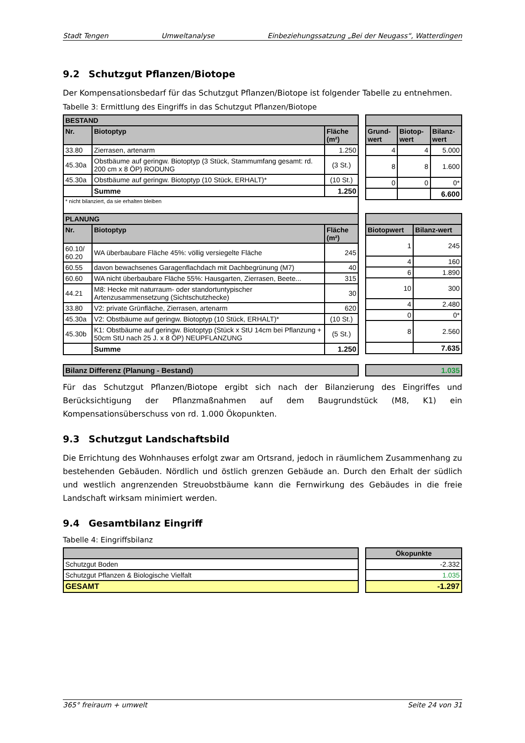Stadt Tengen Umweltanalyse Einbeziehungssatzung „Bei der Neugass“, Watterdingen
9.2 Schutzgut Pflanzen/Biotope
Der Kompensationsbedarf für das Schutzgut Pflanzen/Biotope ist folgender Tabelle zu entnehmen.
Tabelle 3: Ermittlung des Eingriffs in das Schutzgut Pflanzen/Biotope
| BESTAND | | |
| --- | --- | --- |
| Nr. | Biotoptyp | Fläche (m²) |
| 33.80 | Zierrasen, artenarm | 1.250 |
| 45.30a | Obstbäume auf geringw. Biotoptyp (3 Stück, Stammumfang gesamt: rd. 200 cm x 8 ÖP) RODUNG | (3 St.) |
| 45.30a | Obstbäume auf geringw. Biotoptyp (10 Stück, ERHALT)* | (10 St.) |
| | Summe | 1.250 |
| * nicht bilanziert, da sie erhalten bleiben | | |
| Grund-wert | Biotop-wert | Bilanz-wert |
| --- | --- | --- |
| 4 | 4 | 5.000 |
| 8 | 8 | 1.600 |
| 0 | 0 | 0* |
| | | 6.600 |
| PLANUNG | | |
| --- | --- | --- |
| Nr. | Biotoptyp | Fläche (m²) |
| 60.10/ 60.20 | WA überbaubare Fläche 45%: völlig versiegelte Fläche | 245 |
| 60.55 | davon bewachsenes Garagenflachdach mit Dachbegrünung (M7) | 40 |
| 60.60 | WA nicht überbaubare Fläche 55%: Hausgarten, Zierrasen, Beete... | 315 |
| 44.21 | M8: Hecke mit naturraum- oder standortuntypischer Artenzusammensetzung (Sichtschutzhecke) | 30 |
| 33.80 | V2: private Grünfläche, Zierrasen, artenarm | 620 |
| 45.30a | V2: Obstbäume auf geringw. Biotoptyp (10 Stück, ERHALT)* | (10 St.) |
| 45.30b | K1: Obstbäume auf geringw. Biotoptyp (Stück x StU 14cm bei Pflanzung + 50cm StU nach 25 J. x 8 ÖP) NEUPFLANZUNG | (5 St.) |
| | Summe | 1.250 |
| Biotopwert | Bilanz-wert |
| --- | --- |
| 1 | 245 |
| 4 | 160 |
| 6 | 1.890 |
| 10 | 300 |
| 4 | 2.480 |
| 0 | 0* |
| 8 | 2.560 |
| | 7.635 |
| Bilanz Differenz (Planung - Bestand) |
| --- |
| 1.035 |
| --- |
Für das Schutzgut Pflanzen/Biotope ergibt sich nach der Bilanzierung des Eingriffes und Berücksichtigung der Pflanzmaßnahmen auf dem Baugrundstück (M8, K1) ein Kompensationsüberschuss von rd. 1.000 Ökopunkten.
9.3 Schutzgut Landschaftsbild
Die Errichtung des Wohnhauses erfolgt zwar am Ortsrand, jedoch in räumlichem Zusammenhang zu bestehenden Gebäuden. Nördlich und östlich grenzen Gebäude an. Durch den Erhalt der südlich und westlich angrenzenden Streuobstbäume kann die Fernwirkung des Gebäudes in die freie Landschaft wirksam minimiert werden.
9.4 Gesamtbilanz Eingriff
Tabelle 4: Eingriffsbilanz
| Schutzgut Boden |
| Schutzgut Pflanzen & Biologische Vielfalt |
| GESAMT |
| Ökopunkte |
| --- |
| -2.332 |
| 1.035 |
| -1.297 |
365° freiraum + umwelt Seite 24 von 31